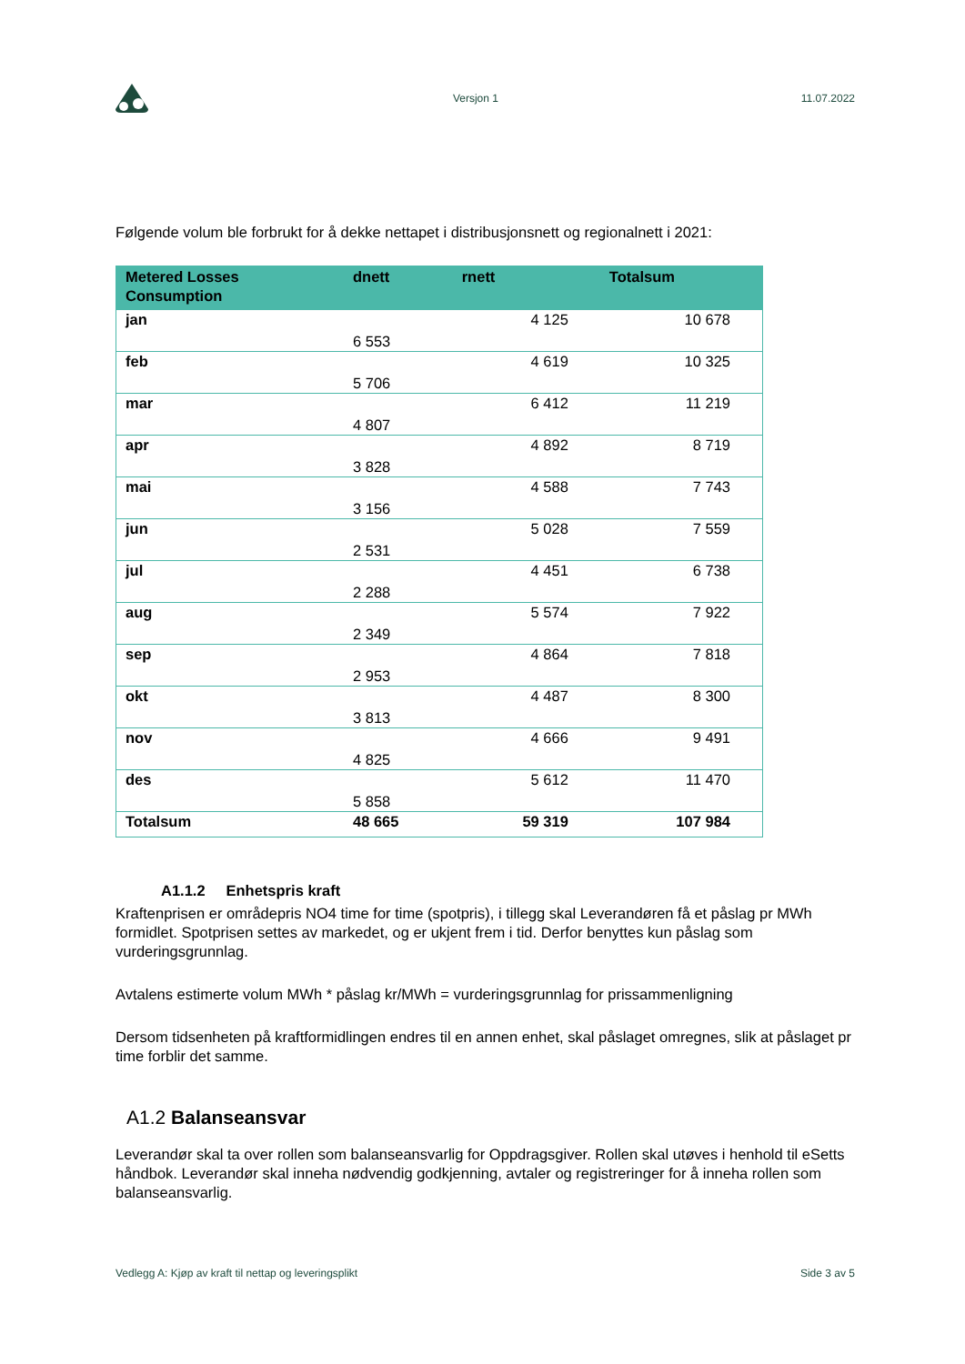Versjon 1 11.07.2022
Følgende volum ble forbrukt for å dekke nettapet i distribusjonsnett og regionalnett i 2021:
| Metered Losses Consumption | dnett | rnett | Totalsum |
| --- | --- | --- | --- |
| jan | 6 553 | 4 125 | 10 678 |
| feb | 5 706 | 4 619 | 10 325 |
| mar | 4 807 | 6 412 | 11 219 |
| apr | 3 828 | 4 892 | 8 719 |
| mai | 3 156 | 4 588 | 7 743 |
| jun | 2 531 | 5 028 | 7 559 |
| jul | 2 288 | 4 451 | 6 738 |
| aug | 2 349 | 5 574 | 7 922 |
| sep | 2 953 | 4 864 | 7 818 |
| okt | 3 813 | 4 487 | 8 300 |
| nov | 4 825 | 4 666 | 9 491 |
| des | 5 858 | 5 612 | 11 470 |
| Totalsum | 48 665 | 59 319 | 107 984 |
A1.1.2 Enhetspris kraft
Kraftenprisen er områdepris NO4 time for time (spotpris), i tillegg skal Leverandøren få et påslag pr MWh formidlet. Spotprisen settes av markedet, og er ukjent frem i tid. Derfor benyttes kun påslag som vurderingsgrunnlag.
Avtalens estimerte volum MWh * påslag kr/MWh = vurderingsgrunnlag for prissammenligning
Dersom tidsenheten på kraftformidlingen endres til en annen enhet, skal påslaget omregnes, slik at påslaget pr time forblir det samme.
A1.2 Balanseansvar
Leverandør skal ta over rollen som balanseansvarlig for Oppdragsgiver. Rollen skal utøves i henhold til eSetts håndbok. Leverandør skal inneha nødvendig godkjenning, avtaler og registreringer for å inneha rollen som balanseansvarlig.
Vedlegg A: Kjøp av kraft til nettap og leveringsplikt Side 3 av 5